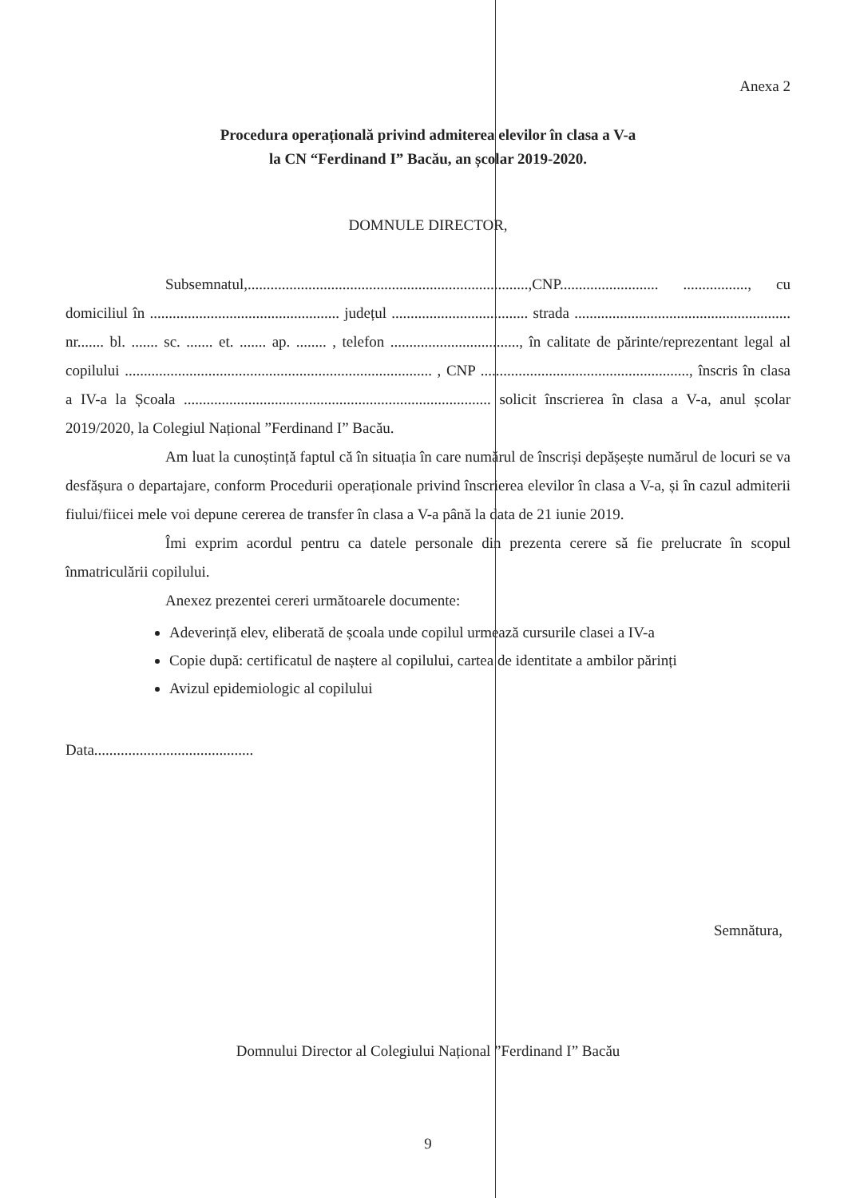Anexa 2
Procedura operațională privind admiterea elevilor în clasa a V-a
la CN “Ferdinand I” Bacău, an școlar 2019-2020.
DOMNULE DIRECTOR,
Subsemnatul,..........................................................................,CNP.......................... ................., cu domiciliul în .................................................. județul .................................... strada ......................................................... nr....... bl. ....... sc. ....... et. ....... ap. ........ , telefon .................................., în calitate de părinte/reprezentant legal al copilului ................................................................................. , CNP ......................................................., înscris în clasa a IV-a la Școala ................................................................................. solicit înscrierea în clasa a V-a, anul școlar 2019/2020, la Colegiul Național ”Ferdinand I” Bacău.
Am luat la cunoștință faptul că în situația în care numărul de înscriși depășește numărul de locuri se va desfășura o departajare, conform Procedurii operaționale privind înscrierea elevilor în clasa a V-a, și în cazul admiterii fiului/fiicei mele voi depune cererea de transfer în clasa a V-a până la data de 21 iunie 2019.
Îmi exprim acordul pentru ca datele personale din prezenta cerere să fie prelucrate în scopul înmatriculării copilului.
Anexez prezentei cereri următoarele documente:
Adeverință elev, eliberată de școala unde copilul urmează cursurile clasei a IV-a
Copie după: certificatul de naștere al copilului, cartea de identitate a ambilor părinți
Avizul epidemiologic al copilului
Data..........................................
Semnătura,
Domnului Director al Colegiului Național ”Ferdinand I” Bacău
9